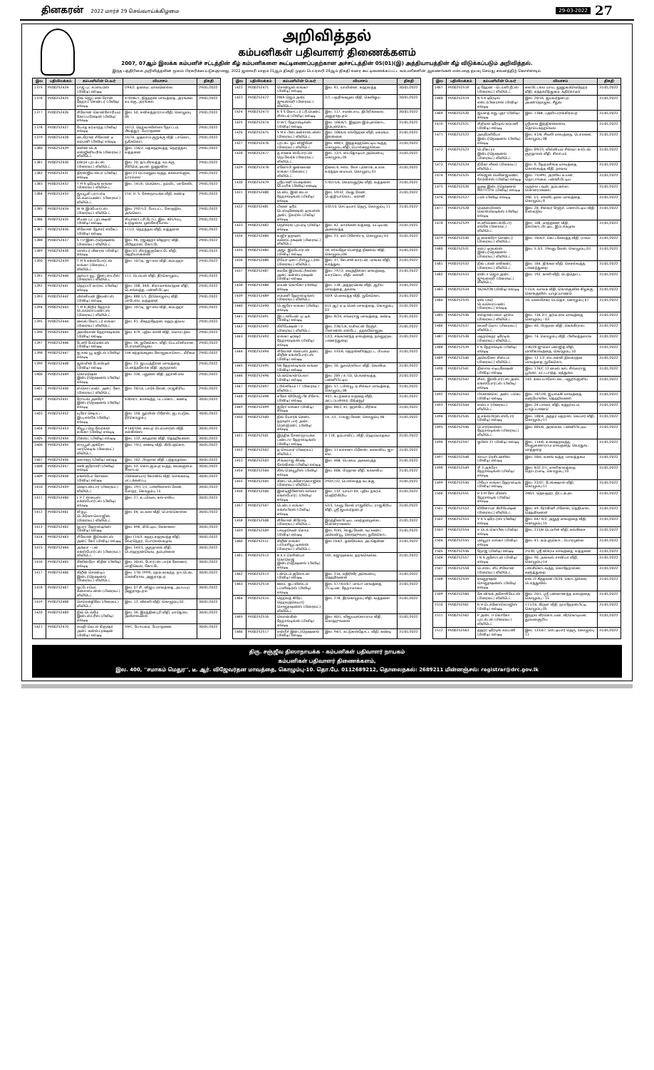தினகரன் 2022 மார்ச் 29 செவ்வாய்க்கிழமை
29-03-2022 27
அறிவித்தல்
கம்பனிகள் பதிவாளர் திணைக்களம்
2007, 07ஆம் இலக்க கம்பனிச் சட்டத்தின் கீழ் கம்பனிகளை கூட்டிணைப்பதற்கான அச்சட்டத்தின் 05(01)(இ) அத்தியாயத்தின் கீழ் விடுக்கப்படும் அறிவித்தல்.
இந்த பத்திரிகை அறிவித்தலின் மூலம் பிரசுரிக்கப்படுவதானது, 2022 ஜனவரி மாதம் 01ஆம் திகதி முதல் பெப்ரவரி 28ஆம் திகதி வரை கூட்டிணைக்கப்பட்ட கம்பனிகளின் ஆவணங்கள் என்பதை தயவு செய்து கவனத்திற் கொள்ளவும்.
| இல | பதிவிலக்கம் | கம்பனியின் பெயர் | விலாசம் | திகதி |
| --- | --- | --- | --- | --- |
| 1375 | PV00252424 | ராஜ் புட் சப்ளயர்ஸ் (பிவிடி) எல்டிடி | D94/2, தனகம, மாவனெல்ல. | 29/01/2022 |
| 1376 | PV00252425 | நிவ் ஜெப் என் ரோன் ஹோப் செண்டர் (பிவிடி) எல்டிடி | 470/4E/1, நிதஹஸ் மாவத்தை, அரங்கல வடக்கு, அரங்கல | 29/01/2022 |
| 1377 | PV00252426 | சிலோன் கொன்சோரியம் கோப்பரேஷன் (பிவிடி) எல்டிடி | இல. 50, சுவிசுத்தாராம வீதி, கொழும்பு 06 | 29/01/2022 |
| 1378 | PV00252427 | யோத கர்மாந்த (பிவிடி) எல்டிடி | 167/2, ஹெவாவிஸ்ஸ தோட்டம், மீவத்துர, பேராதனை | 29/01/2022 |
| 1379 | PV00252428 | பைரோன் சிலோன் டீ கம்பனி (பிவிடி) எல்டிடி | 16/7A, முதலாம் குறுக்கு வீதி, பாகொட, நுகேகொட | 29/01/2022 |
| 1380 | PV00252429 | கவின் டெக் என்ஜினியரிங் (பிரைவட்) லிமிடெட் | இல. 156/2, மதகஹவத்த, ஹெந்தல, வத்தளை | 29/01/2022 |
| 1381 | PV00252430 | ரன்ரச புரடக்ட்ஸ் (பிரைவட்) லிமிடெட் | இல. 20, தாபரேவத்த, வடக்கு கிரிமெட்டியன, லுனுவில | 29/01/2022 |
| 1382 | PV00252431 | திரன்ஜீவ ஸ்பா (பிவிடி) எல்டிடி | இல-23 பொமலுவ வத்த, கல்வாங்குவ, நாரம்மல | 29/01/2022 |
| 1383 | PV00252432 | T M R டிரேடிங் லங்கா (பிரைவட்) லிமிடெட் | இல. 141/E, மெகொட, தம்மிட, மாகேவிட | 29/01/2022 |
| 1384 | PV00252433 | ஜயபூமி புராபர்டி டெவலப்மண்ட் (பிரைவட்) லிமிடெட் | 214, D. S. சேனநாயக்க வீதி, கண்டி | 29/01/2022 |
| 1385 | PV00252434 | W W இம்போர்ட்ஸ் (பிரைவட்) லிமிடெட் | இல. 292/1/2, போபட்ட, கோதடுவ, அங்கொட | 29/01/2022 |
| 1386 | PV00252435 | சியன புட் புரடக்ஷன் (பிவிடி) எல்டிடி | சியானா ட்ரீட்டோப், இல. 405/5/யு, உடுமுல்ல, முல்லேரியாவ | 29/01/2022 |
| 1387 | PV00252436 | சிலோன் நேச்சர் ஸ்கேப் (பிவிடி) எல்டிடி | 111/2, ஹெந்தல வீதி, வத்தளை | 29/01/2022 |
| 1388 | PV00252437 | S I D இன்டர்நெஷனல் (பிரைவட்) லிமிடெட் | இல. 96, ரஜமஹா விஹார வீதி, மிரிஹான, கோட்டே | 29/01/2022 |
| 1389 | PV00252438 | மாஸ்டர் மினரல் (பிவிடி) எல்டிடி | இல 03, கிரந்துருகோட்டே வீதி, மஹியங்கனை | 29/01/2022 |
| 1390 | PV00252439 | T M R எக்ஸ்போர்ட்ஸ் லங்கா (பிரைவட்) லிமிடெட் | இல. 107/டி, ஜா-எல வீதி, கம்பஹா | 29/01/2022 |
| 1391 | PV00252440 | அல்பா வூட் இன்டஸ்ட்ரீஸ் (பிரைவட்) லிமிடெட் | 111, டெம்பள் வீதி, நீர்கொழும்பு | 29/01/2022 |
| 1392 | PV00252441 | ஹெப்பி மார்கட் (பிவிடி) எல்டிடி | இல. 108, 34/E, கிராமசங்வர்தன வீதி, பொல்வத்த, பன்னிபிட்டிய | 29/01/2022 |
| 1393 | PV00252442 | மில்லியன் இவன்ட்ஸ் (பிவிடி) எல்டிடி | இல. 880,1/1, நீர்கொழும்பு வீதி, மாபோல, வத்தளை | 29/01/2022 |
| 1394 | PV00252443 | T M R கிறீம் ஹோம் டெவலொப்மன்ட்ஸ் (பிரைவட்) லிமிடெட் | இல. 107/டி, ஜா-எல வீதி, கம்பஹா | 29/01/2022 |
| 1395 | PV00252444 | லைவ் வோட்டர் லங்கா (பிரைவட்) லிமிடெட் | இல. 81, மீகஹஹேன, கஹபத்வல | 29/01/2022 |
| 1396 | PV00252445 | அவலோன் ஹோல்டிங்ஸ் (பிவிடி) எல்டிடி | இல. 479, புதிய காலி வீதி, மொரட்டுவ | 29/01/2022 |
| 1397 | PV00252446 | பேஸி பேமென்ட்ஸ் (பிவிடி) எல்டிடி | இல. 36, நுகேகொட வீதி, பெப்பிலியான, பொரலஸ்கமுவ. | 29/01/2022 |
| 1398 | PV00252447 | ஐ லவ் யூ டிஜிடல் (பிவிடி) எல்டிடி | 144 கந்தங்கமுவ லோலுவாகொட, மீரிகம | 29/01/2022 |
| 1399 | PV00252448 | ஜஸ்மின் போஸ்டிக் (பிவிடி) எல்டிடி | இல. 23, ஜயபத்திரன மாவத்தை, பௌத்தலோக வீதி, குருநாகல் | 29/01/2022 |
| 1400 | PV00252449 | கொமர்ஷல் இன்டர்நெஷனல் (பிவிடி) எல்டிடி | இல. 336, பதுளை வீதி, ஹாலி எல | 29/01/2022 |
| 1401 | PV00252450 | ஸ்கொட்லன்ட் அன்ட் கோ. (பிரைவட்) லிமிடெட் | இல. 26/1A, பார்க் லேன், ராஜகிரிய | 29/01/2022 |
| 1402 | PV00252451 | ரோயல் அக்ரோ இன்டர்நெஷனல் (பிவிடி) எல்டிடி | 430/4/1, காசவத்த, பட்டகொட, கண்டி | 30/01/2022 |
| 1403 | PV00252452 | யுரோ ஷொப் - இயு.எல்கே (பிவிடி) எல்டிடி | இல. 156, லூயிஸ் பிளேஸ், குடாபடுவ, நீர்கொழும்பு | 30/01/2022 |
| 1404 | PV00252453 | கியூப் நெட்வேர்க்ஸ் லங்கா (பிவிடி) எல்டிடி | #140/18A, கலபுர டெம்ப்ளர்ஸ் வீதி, கல்கிஸ்ஸ | 30/01/2022 |
| 1405 | PV00252454 | பிக்ஸ்ட் (பிவிடி) எல்டிடி | இல. 132, கவுதான வீதி, தெஹிவளை. | 30/01/2022 |
| 1406 | PV00252455 | சாரபூமி அக்ரோ மார்கெடிங் (பிரைவட்) லிமிடெட் | இல. 79/2, கண்டி வீதி, கிரிபத்கொட | 30/01/2022 |
| 1407 | PV00252456 | கலாகரு (பிவிடி) எல்டிடி | இல. 162, பிரதான வீதி, பத்தரமுல்ல | 30/01/2022 |
| 1408 | PV00252457 | ஈஸி குரோசரி (பிவிடி) எல்டிடி | இல. 52, கொடகும்புர வத்த, மைக்குளம, சிலாபம் | 30/01/2022 |
| 1409 | PV00252458 | எக்ஸ்போ சோலை (பிவிடி) எல்டிடி | பிள்ளையார் கோவில் வீதி, செங்கலடி, மட்டக்களப்பு | 30/01/2022 |
| 1410 | PV00252459 | ஷொப்ஸ்டார் (பிரைவட்) லிமிடெட் | இல. 19/1 1/1, பள்ளிவாசல் லேன், மோதர, கொழும்பு 15 | 30/01/2022 |
| 1411 | PV00252460 | L P T ஸ்பைஸ் எக்ஸ்போர்ட்ஸ் (பிவிடி) எல்டிடி | இல. 27, உடவெல, கல்-எலிய | 30/01/2022 |
| 1412 | PV00252461 | லீ வூட் டெக்னோலொஜிஸ் (பிரைவட்) லிமிடெட் | இல. 04, மடவல வீதி, பொல்கொல்ல | 30/01/2022 |
| 1413 | PV00252462 | ஒபரா ஹோல்டிங்ஸ் (பிவிடி) எல்டிடி | இல. 496, மீபிட்டிய, கேகாலை | 30/01/2022 |
| 1414 | PV00252463 | சிலோன் இவென்ட்ஸ் அன்ட் கோ (பிவிடி) எல்டிடி | இல 116/3, கஹடகஹவத்த வீதி, வேரஹெர, பொரலஸ்கமுவ | 30/01/2022 |
| 1415 | PV00252464 | அக்வா - பல் எக்ஸ்போர்ட்ஸ் (பிரைவட்) லிமிடெட் | இல. 543/1, குருநாகல் வீதி, பொஹறன்வெவ, தம்புள்ளை | 30/01/2022 |
| 1416 | PV00252465 | கிலிஸ்ரோ கிறீன் (பிவிடி) எல்டிடி | இல. 30/41, போர்ட்ஸ் பார்க் கோணர், மாதிவெல, கோட்டே | 30/01/2022 |
| 1417 | PV00252466 | கிறீன் செரன்டிப் இன்டர்நெஷனல் (பிரைவட்) லிமிடெட் | இல. 170/ (999), ரதம்பலகந்த, நாடபெவ, கெக்கிராவ, அனுராதபுர | 30/01/2022 |
| 1418 | PV00252467 | ஒட்டோமெட் கன்சால்டன்ஸ் (பிரைவட்) லிமிடெட் | இல. 07 சி, விஜய மாவத்தை, அபயபுர, அனுராதபுரம் | 30/01/2022 |
| 1419 | PV00252468 | செரென்திவே (பிரைவட்) லிமிடெட் | இல. 12, லில்லி வீதி, கொழும்பு 02. | 30/01/2022 |
| 1420 | PV00252469 | நிவ் டெல்மே இன்டஸ்ட்ரீஸ் (பிவிடி) எல்டிடி | இல. 36, இரத்தினபுரி வீதி, மாதொல, அவிசாவளை. | 30/01/2022 |
| 1421 | PV00252470 | சுமதி மெடல் கிருஷர் அன்ட் கன்ஸ்ட்ரக்ஷன் (பிவிடி) எல்டிடி | 59/C, போயகம, பேராதனை. | 30/01/2022 |
| இல | பதிவிலக்கம் | கம்பனியின் பெயர் | விலாசம் | திகதி |
| --- | --- | --- | --- | --- |
| 1422 | PV00252471 | சொன்முல் லங்கா (பிவிடி) எல்டிடி | இல. 81, யாயின்ன, கஹவத்த | 30/01/2022 |
| 1423 | PV00252472 | MNR ஜெம் அன்ட் ஜுவல்லரி (பிரைவட்) லிமிடெட் | 2/1, பஹிங்கமுவ வீதி, கெலிஓய | 30/01/2022 |
| 1424 | PV00252473 | K S S வோட்டர் ட்ரீட்மென்ட் சிஸ்டம் (பிவிடி) எல்டிடி | இல. 117, சமன்பாய, திபிரிக்கவல, அனுராதபுரம் | 30/01/2022 |
| 1425 | PV00252474 | D.W.C ஹோல்டிங்ஸ் (பிவிடி) எல்டிடி | இல. 166/A/1, இஹல இம்புல்கொட, இம்புல்கொட | 31/01/2022 |
| 1426 | PV00252475 | S M E பிஸ் கன்சால்டன்ஸ் (பிரைவட்) லிமிடெட் | இல. 106A/4, எல்ஹேன வீதி, மகரகம, இலங்கை | 31/01/2022 |
| 1427 | PV00252476 | புரடக்ட் ஒப் விஜிமோ (பிரைவட்) லிமிடெட் | இல. 480/1, இத்தகஹகெட்டிய வத்த, கொழும்பு வீதி, பொல்கஹவெல | 31/01/2022 |
| 1428 | PV00252477 | த ஸ்கை ஸ்போர்ட்ஸ் நெட்வேர்க் (பிரைவட்) லிமிடெட் | இல. 12/1, ஸ்பதோடியா அவென்யு, கொழும்பு 05 | 31/01/2022 |
| 1429 | PV00252478 | எனோபி ஒன்லைன் லங்கா (பிரைவட்) லிமிடெட் | நிலை 6, ஈஸ்ட் லோ புளொக், உலக வர்த்தக மையம், கொழும்பு 01 | 31/01/2022 |
| 1430 | PV00252479 | ஸ்ரீயானி பெஷன்ஸ் பெபரிக் (பிவிடி) எல்டிடி | 570/15/A, வெரலதுடுவ வீதி, வத்தளை | 31/01/2022 |
| 1431 | PV00252480 | பெஸ்ட் இன் டைம் ஹோல்டிங்ஸ் (பிவிடி) எல்டிடி | இல. 59/32, 2வது லேன், பெத்தியாகொட, களனி | 31/01/2022 |
| 1432 | PV00252481 | பிளை டிரீம் டெஸ்டினேஷன் டிரவல்ஸ் அன்ட் டுவர்ஸ் (பிவிடி) எல்டிடி | 332/10, செட்டியார் தெரு, கொழும்பு 11 | 31/01/2022 |
| 1433 | PV00252482 | நெச்சுரல் புரபர்டி (பிவிடி) எல்டிடி | இல. 42, மார்க்கஸ் வத்தை, யட்டியன, அகலவத்த | 31/01/2022 |
| 1434 | PV00252484 | வஜிர ஹவுஸ் கன்ஸ்ட்ரக்ஷன் (பிரைவட்) லிமிடெட் | இல. 23, டீல் பிளேஸ் ஏ, கொழும்பு 03 | 31/01/2022 |
| 1435 | PV00252485 | அஜட் இம்போர்ட்ஸ் (பிவிடி) எல்டிடி | 28, சர்வதேச பௌத்த நிலைய வீதி, கொழும்பு-06 | 31/01/2022 |
| 1436 | PV00252486 | ரியோ டிஸ ட்ரிபியூட்டர்ஸ் (பிரைவட்) லிமிடெட் | இல. 37, சேபாலி கார்டன், மாவல வீதி, வாத்துவ. | 31/01/2022 |
| 1437 | PV00252487 | கமகே இலெக்ட்ரிகல்ஸ் அன்ட் கன்ஸ்ட்ரக்ஷன் (பிவிடி) எல்டிடி | இல. 797/2, கவுந்திஸ்ஸ மாவத்தை, வாரகொட வீதி, களனி | 31/01/2022 |
| 1438 | PV00252488 | லயன் கொகோ (பிவிடி) எல்டிடி | இல. 118, அந்தரவெவ வீதி, ஆரிய மாவத்தை, தலாவ | 31/01/2022 |
| 1439 | PV00252489 | சம்மனி ஹோல்டிங்ஸ் (பிரைவட்) லிமிடெட் | 50/9, பெலவத்த வீதி, நுகேகொட | 31/01/2022 |
| 1440 | PV00252490 | பெஜரோ லங்கா (பிவிடி) எல்டிடி | 413 ஆர் ஏ டி மெல் மாவத்தை, கொழும்பு 03 | 31/01/2022 |
| 1441 | PV00252491 | இட்டாலியன் புட்டிக் (பிவிடி) எல்டிடி | இல. 8/24, சங்கராஜ மாவத்தை, கண்டி | 31/01/2022 |
| 1442 | PV00252492 | கிரியேஷன் I V (பிரைவட்) லிமிடெட் | இல. 236/1/A, எமிலட்ன் ரேஞ்ச், பினான்ஸ் எஸ்டேட், ஹல்லோலுவ | 31/01/2022 |
| 1443 | PV00252493 | லங்கா டிரஷர் ஹோல்டிங்ஸ் (பிவிடி) எல்டிடி | 12/2, சங்கானந்த மாவத்தை, நல்லுருவ, பாணந்துறை | 31/01/2022 |
| 1444 | PV00252494 | சிலோன் ஸ்பைஸ் அன்ட் கிறீன் எக்ஸ்போர்ட்ஸ் (பிவிடி) எல்டிடி | இல. 533/6, ஹென்னிஹெட்ட, பியகம | 31/01/2022 |
| 1445 | PV00252495 | SN ஹோல்டிங்ஸ் லங்கா (பிவிடி) எல்டிடி | இல. 30, நுவரெலியா வீதி, வெலிமட | 31/01/2022 |
| 1446 | PV00252496 | பெல்கொன்பெலா (பிவிடி) எல்டிடி | இல. 285 / A /10, பெலன்வத்த, பன்னிபிட்டிய | 31/01/2022 |
| 1447 | PV00252497 | ட்ரில்லியம் I T (பிரைவட்) லிமிடெட் | இல. 57, டபிள்யூ. ஏ.சில்வா மாவத்தை, கொழும்பு 06 | 31/01/2022 |
| 1448 | PV00252498 | எகோ விலேஜ் பீச் ரிசோட் (பிவிடி) எல்டிடி | #01, கடற்கரை வத்தை வீதி, அட்டப்பள்ளம், நிந்தவூர் | 31/01/2022 |
| 1449 | PV00252499 | ஐரோ லங்கா (பிவிடி) எல்டிடி | இல. 86/2, 41, ஹல்பே, மீரிகம | 31/01/2022 |
| 1450 | PV00252500 | நிவ் யோர்க் கெஸ்ட் ஹவுஸ் பார் அன்ட் ரெஸ்டுரன்ட் (பிவிடி) எல்டிடி | 14, 1/1, 37வது லேன், கொழும்பு 06 | 31/01/2022 |
| 1451 | PV00252501 | இந்திக சேனாநாயக்க பண்டார ஹோல்டிங்ஸ் (பிவிடி) எல்டிடி | D 118, தம்பாவிட்ட வீதி, ஹெம்மாதகம | 31/01/2022 |
| 1452 | PV00252502 | த செய்லர் (பிரைவட்) லிமிடெட் | இல. 11 வாசனா பிளேஸ், கலஎலிய, ஜா-எல. | 31/01/2022 |
| 1453 | PV00252503 | சிங்கராஜ கிரஷ் சேர்விசஸ் (பிவிடி) எல்டிடி | இல. 46B, பெரகம, அகலவத்த | 31/01/2022 |
| 1454 | PV00252504 | கிங் ரெக்யூரிஸ் (பிவிடி) எல்டிடி | இல. 60B, பிரதான வீதி, கல்எலிய | 31/01/2022 |
| 1455 | PV00252505 | கிளப் டெக்னோலொஜிஸ் (பிரைவட்) லிமிடெட் | 293/C/32, பொல்லத்த வடக்கு, | 31/01/2022 |
| 1456 | PV00252506 | இன்டிஜினோஸ் லங்கா எக்ஸ்போர்ட் (பிவிடி) எல்டிடி | இல. 132, யாயா 04, புதிய நகரம், மெதிரிகிரிய | 31/01/2022 |
| 1457 | PV00252507 | பென்டா லங்கா எக்ஸ்பிரஸ் (பிவிடி) எல்டிடி | 52/3, 1வது லேன் ராஜகிரிய, ராஜகிரிய வீதி, ஸ்ரீ ஜயவர்தனபுர | 31/01/2022 |
| 1458 | PV00252508 | சிலோன் கிரோவ் (பிரைவட்) லிமிடெட் | இரத்தினபிட்டிய, மகந்தனமுல்ல, மொனராகலை | 31/01/2022 |
| 1459 | PV00252509 | பலமுவென்.கொம் (பிவிடி) எல்டிடி | இல. 9/45, 3வது லேன், வுட்லண்ட் அவென்யூ, கொஹுவல, நுகேகொட | 31/01/2022 |
| 1460 | PV00252511 | கிறீன் லங்கா பார்மசியூட்டிகல்ஸ் (பிரைவட்) லிமிடெட் | இல 164/2, முல்லேகம, அபதென்ன | 31/01/2022 |
| 1461 | PV00252512 | B A E செசின்யா கொலெஜ் இன்டர்நெஷனல் (பிவிடி) எல்டிடி | 165, கஜுஅக்கல, ஹங்வெல்ல. | 31/01/2022 |
| 1462 | PV00252513 | டன்டெம் குளோபல் (பிவிடி) எல்டிடி | இல. 21A, எதிரிவீர அவென்யு, தெஹிவளை | 31/01/2022 |
| 1463 | PV00252514 | லைட் ஒப் விஸ்டம் பப்ளிஷர்ஸ் (பிவிடி) எல்டிடி | இல. 577/03/07, மாயா மாவத்தை, பிட்டிபன, ஹோமாகம | 31/01/2022 |
| 1464 | PV00252515 | ஹெலத் கிரேட் ஹெலத்கெயார் சொலூஷன்ஸ் (பிரைவட்) லிமிடெட் | இல. 278, நீர்கொழும்பு வீதி, வத்தளை | 31/01/2022 |
| 1465 | PV00252516 | வொன்மின் ஹோல்டிங்ஸ் (பிவிடி) எல்டிடி | இல. 40/1, விஜயமங்லாராம வீதி, கொஹுவளை | 31/01/2022 |
| 1466 | PV00252517 | என்ரிச் இன்டர்நெஷனல் (பிவிடி) எல்டிடி | இல. 94/1, கட்டுகஸ்தோட்ட வீதி, கண்டி | 31/01/2022 |
| இல | பதிவிலக்கம் | கம்பனியின் பெயர் | விலாசம் | திகதி |
| --- | --- | --- | --- | --- |
| 1467 | PV00252518 | த ஹேன - டெய்லி நீட்ஸ் (பிரைவட்) லிமிடெட் | கலபிட்டகல யாய, லுனுகம்வெஹெர வீதி, கந்தகரிந்துகம, கதிர்காமம் | 31/01/2022 |
| 1468 | PV00252519 | N S K டிரேடிங் என்டர்பிரைசஸ் (பிவிடி) எல்டிடி | இல. 20/16, ஜயவர்தனபுர, அமன்தொழுவ, சீதுவ | 31/01/2022 |
| 1469 | PV00252520 | ஜயலத் சுது புதா (பிவிடி) எல்டிடி | இல. 130B, பதவி-பராக்கிரமபுர | 31/01/2022 |
| 1470 | PV00252521 | சிறிமல் டிரேடிங் கம்பனி (பிவிடி) எல்டிடி | ஸ்ரீமால் இந்திகஸ்எல்ல, தொம்பகஹவெல. | 31/01/2022 |
| 1471 | PV00252522 | அவுரேலியோ இன்டர்நெஷனல் (பிவிடி) எல்டிடி | இல. 41/B, சீவலி மாவத்தை, பொரளை, கொழும்பு 08 | 31/01/2022 |
| 1472 | PV00252523 | பெரிகட்ரா இன்டர்நெஷனல் (பிரைவட்) லிமிடெட் | இல. 89/23, வில்லியம் சில்வா கார்டன், குருநாகல் வீதி, சிலாபம் | 31/01/2022 |
| 1473 | PV00252524 | நிகோ லீகல் (பிரைவட்) லிமிடெட் | இல. 6, ஹேமசிங்க மாவத்தை, கொஸ்வத்த வீதி, நாவல | 31/01/2022 |
| 1474 | PV00252525 | லிஜென் மெனேஜ்மண்ட் சேர்விசஸ் (பிவிடி) எல்டிடி | இல. 75/49U, அரலிய உயன, தொடாங்கம, பன்னிபிட்டிய | 31/01/2022 |
| 1475 | PV00252526 | லுஷ இன்டர்நெஷனல் INSTITUTE (பிவிடி) எல்டிடி | மகுல்ல டவுன், தம்பகல்ல, மொனராகலை | 31/01/2022 |
| 1476 | PV00252527 | பரக் (பிவிடி) எல்டிடி | 280, 1/1, எல்விட்டிகல மாவத்தை, கொழும்பு 8 | 31/01/2022 |
| 1477 | PV00252528 | மெக்ஸ்பிளஸ் கொஸ்மெடிக்ஸ் (பிவிடி) எல்டிடி | இல. 28, சில்வர் ரேஞ்ச், பனாபிட்டிய வீதி, வஸ்கடுவ | 31/01/2022 |
| 1478 | PV00252529 | சப்ளிமென்ட்ஸ்டோர். எல்கே (பிரைவட்) லிமிடெட் | இல. 108, மாத்தளை வீதி, தல்கொடபிட்டிய, இப்பாகமுவ | 31/01/2022 |
| 1479 | PV00252530 | த மைக்ரோ செண்டர் (பிரைவட்) லிமிடெட் | இல. 16/A/2, கெட்டகேவத்த வீதி, ராகம | 31/01/2022 |
| 1480 | PV00252531 | கல்ப் டிரவல்ஸ் இன்டர்நெஷனல் (பிரைவட்) லிமிடெட் | இல. 5,3/3, 19வது லேன், கொழும்பு 03 | 31/01/2022 |
| 1481 | PV00252532 | நிவ் டவ்ன் எலிகன்ட் (பிரைவட்) லிமிடெட் | இல. 164, திக்கல வீதி, கெசல்வத்த, பாணந்துறை | 31/01/2022 |
| 1482 | PV00252533 | எவிடா ஜெம் அன்ட் ஜுவல்லரி (பிரைவட்) லிமிடெட் | இல. 192, காலி வீதி, பெந்தொட்ட | 31/01/2022 |
| 1483 | PV00252534 | YAZHZON (பிவிடி) எல்டிடி | 115/4, வாலக வீதி, கொக்குவில் கிழக்கு, கொக்குவில், யாழ்ப்பாணம் | 31/01/2022 |
| 1484 | PV00252535 | ஏஸ் பவர் டெவலொப்மன்ட் (பிரைவட்) எல்டிடி | 16, மலலசேகர பெதெச, கொழும்பு 07 | 31/01/2022 |
| 1485 | PV00252536 | சுல்தான்பாவா டிரஸ்ட் (பிரைவட்) லிமிடெட் | இல. 73A 2/1, தர்மபால மாவத்தை, கொழும்பு - 03 | 31/01/2022 |
| 1486 | PV00252537 | மைலீ மொட் (பிரைவட்) லிமிடெட் | இல. 46, பிரதான வீதி, கெக்கிராவ. | 31/01/2022 |
| 1487 | PV00252538 | மஹகெதர டிரேடிங் (பிரைவட்) லிமிடெட் | இல. 74, கொழும்பு வீதி, பிலிமத்தலாவ | 31/01/2022 |
| 1488 | PV00252539 | F N ஹோல்டிங் (பிவிடி) எல்டிடி | 236/28 ஜும்மா மஸ்ஜித் வீதி, மாளிகாவத்தை, கொழும்பு 10 | 31/01/2022 |
| 1489 | PV00252540 | அவெனோ சிஸ்டம் (பிரைவட்) லிமிடெட் | இல. 12 1/2, ஸ்டான்லி திலகரத்ன மாவத்தை, நுகேகொட | 31/01/2022 |
| 1490 | PV00252541 | திஸாவ எடியுகேஷன் (பிவிடி) எல்டிடி | இல. 176/C 12 மைல் கல், சிங்கராஜ பூங்கா, யட்டபாத்த, மத்துகம | 31/01/2022 |
| 1491 | PV00252542 | சிலட் இம்போர்ட்ஸ் அன்ட் எக்ஸ்போர்ட்ஸ் (பிவிடி) எல்டிடி | 143, கடையாமோட்டை, மதுரங்குளிய | 31/01/2022 |
| 1492 | PV00252543 | பிளென்செட் அன்ட் பகெட் (பிவிடி) எல்டிடி | இல. 187/28, ஜயசமகி மாவத்தை, களுபோவில, தெஹிவளை | 31/01/2022 |
| 1493 | PV00252544 | லஸ்டா (பிரைவட்) லிமிடெட் | இல. 24 பாலம், வீதி, கந்தர்மடம், யாழ்ப்பாணம் | 31/01/2022 |
| 1494 | PV00252545 | த எக்ஸ்பிரஸ் ஸ்டோர் (பிவிடி) எல்டிடி | இல. 180/4, அத்தர மஹால், கெப்சர் வீதி, கொழும்பு-11 | 31/01/2022 |
| 1495 | PV00252546 | பொரலெஸ்ஸ ஹோல்டிங்ஸ் (பிரைவட்) லிமிடெட் | இல. 685/B, அரவ்வல, பன்னிபிட்டிய | 31/01/2022 |
| 1496 | PV00252547 | ஒபிஸ் 21 (பிவிடி) எல்டிடி | இல. 114/8, உனகஹவத்த, வேலுவனாராம மாவத்தை, வெரதுவ, மாத்தறை | 31/01/2022 |
| 1497 | PV00252548 | காயா ரெசிடன்சிஸ் (பிவிடி) எல்டிடி | இல. 58/E, வளவ் வத்த, மாவத்தகம | 31/01/2022 |
| 1498 | PV00252549 | சி 3 அக்ரோ ஹோல்டிங்ஸ் (பிவிடி) எல்டிடி | இல. B32,2/1, மாளிகாவத்தை தொடர்மாடி, கொழும்பு 10 | 31/01/2022 |
| 1499 | PV00252550 | பியோ லங்கா ஹோல்டிங் (பிவிடி) எல்டிடி | இல. 22/07, பேங்க்ஷால் வீதி, கொழும்பு-11 | 31/01/2022 |
| 1500 | PV00252551 | R S M சோ மில்ஸ் ஹோல்டிங் (பிவிடி) எல்டிடி | 246/1, தெவஹர, நிட்டம்புவ | 31/01/2022 |
| 1501 | PV00252552 | வினோமா கிரியேஷன் (பிரைவட்) லிமிடெட் | இல. 49, ரோகினி பிளேஸ், நெதிமால, தெஹிவளை | 31/01/2022 |
| 1502 | PV00252553 | V R S டிரேடர்ஸ் (பிவிடி) எல்டிடி | இல. 647 6/2, அலுத் மாவத்தை வீதி, கொழும்பு 15 | 31/01/2022 |
| 1503 | PV00252554 | ஈ டெக் கொபீஸ் (பிவிடி) எல்டிடி | இல. 213/B டெம்பிள் வீதி, கல்கிசை | 31/01/2022 |
| 1504 | PV00252555 | மக்யூரா லங்கா (பிவிடி) எல்டிடி | இல. 41, கம்புருகொட, பொரமுல்ல | 31/01/2022 |
| 1505 | PV00252556 | நோஜ் (பிவிடி) எல்டிடி | 25/30, ஸ்ரீ விக்ரம மாவத்தை, வத்தளை | 31/01/2022 |
| 1506 | PV00252557 | I N R குளோபல் (பிவிடி) எல்டிடி | இல. 90, அவ்வல் சாவியா வீதி, கொழும்பு-14 | 31/01/2022 |
| 1507 | PV00252558 | பொஸ்ட் லீப் சிலோன் (பிரைவட்) லிமிடெட் | பஸ்மீகொடவத்த, கொஹோலன, களுத்துறை | 31/01/2022 |
| 1508 | PV00252559 | எவலூஷன் சொலூஷன்ஸ் (பிவிடி) எல்டிடி | எஸ் பி கீத்தலன் பி/20, கொட்டுக்கல், பொத்துவில் | 31/01/2022 |
| 1509 | PV00252560 | கே லிங்க் அசோசியேட்ஸ் (பிரைவட்) லிமிடெட் | இல. 20/1, ஸ்ரீ பன்னானந்த மாவத்தை, கொழும்பு - 15 | 31/01/2022 |
| 1510 | PV00252561 | R H டெக்னோலொஜிஸ் (பிவிடி) எல்டிடி | 111/2A, கிருள வீதி, நாரஹேன்பிட்டி, கொழும்பு 05 | 31/01/2022 |
| 1511 | PV00252562 | P அன்ட் U கொகோ புரடக்ட்ஸ் (பிரைவட்) லிமிடெட் | இஹல வீரகொடயன, வீரகொடியன, தும்மலசூரிய | 31/01/2022 |
| 1512 | PV00252563 | தஹர டிரேடிங் கம்பனி (பிவிடி) எல்டிடி | இல. 123/A7, செட்டியார் தெரு, கொழும்பு 11 | 31/01/2022 |
திரு. சஞ்ஜீவ திஸாநாயக்க - கம்பனிகள் பதிவாளர் நாயகம்
கம்பனிகள் பதிவாளர் திணைக்களம்,
இல. 400, ''சமாகம் மெதுர'', டீ. ஆர். விஜேவர்தன மாவத்தை, கொழும்பு-10. தொ.பே. 0112689212, தொலைநகல்: 2689211 மின்னஞ்சல்: registrar@drc.gov.lk